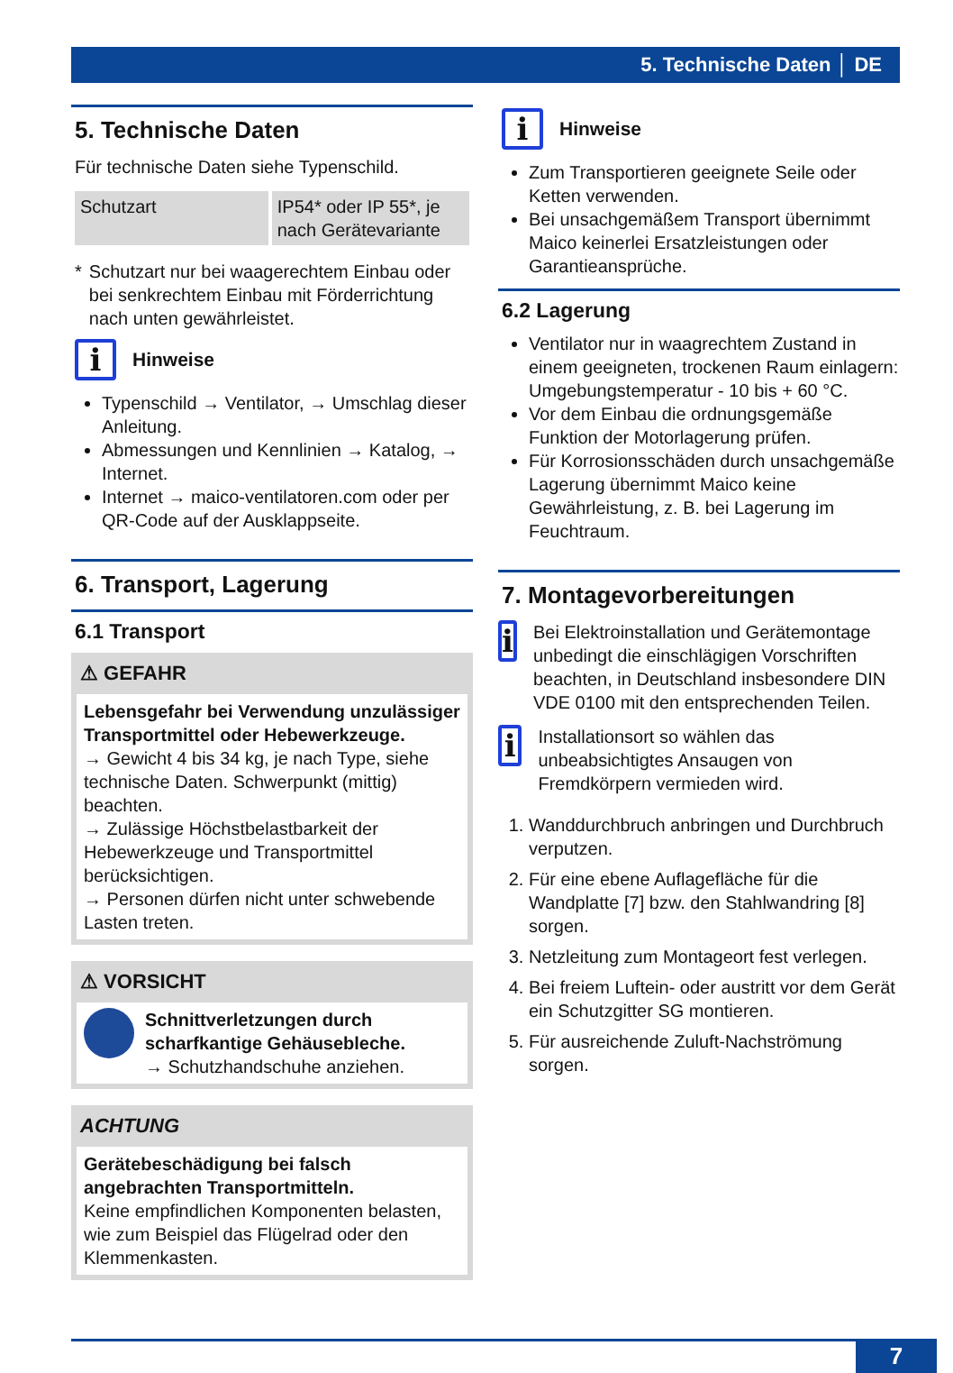5. Technische Daten │ DE
5. Technische Daten
Für technische Daten siehe Typenschild.
| Schutzart | IP54* oder IP 55*, je nach Gerätevariante |
* Schutzart nur bei waagerechtem Einbau oder bei senkrechtem Einbau mit Förderrichtung nach unten gewährleistet.
i Hinweise
Typenschild → Ventilator, → Umschlag dieser Anleitung.
Abmessungen und Kennlinien → Katalog, → Internet.
Internet → maico-ventilatoren.com oder per QR-Code auf der Ausklappseite.
6. Transport, Lagerung
6.1 Transport
⚠ GEFAHR
Lebensgefahr bei Verwendung unzulässiger Transportmittel oder Hebewerkzeuge.
→ Gewicht 4 bis 34 kg, je nach Type, siehe technische Daten. Schwerpunkt (mittig) beachten.
→ Zulässige Höchstbelastbarkeit der Hebewerkzeuge und Transportmittel berücksichtigen.
→ Personen dürfen nicht unter schwebende Lasten treten.
⚠ VORSICHT
Schnittverletzungen durch scharfkantige Gehäusebleche.
→ Schutzhandschuhe anziehen.
ACHTUNG
Gerätebeschädigung bei falsch angebrachten Transportmitteln.
Keine empfindlichen Komponenten belasten, wie zum Beispiel das Flügelrad oder den Klemmenkasten.
i Hinweise
Zum Transportieren geeignete Seile oder Ketten verwenden.
Bei unsachgemäßem Transport übernimmt Maico keinerlei Ersatzleistungen oder Garantieansprüche.
6.2 Lagerung
Ventilator nur in waagrechtem Zustand in einem geeigneten, trockenen Raum einlagern: Umgebungstemperatur - 10 bis + 60 °C.
Vor dem Einbau die ordnungsgemäße Funktion der Motorlagerung prüfen.
Für Korrosionsschäden durch unsachgemäße Lagerung übernimmt Maico keine Gewährleistung, z. B. bei Lagerung im Feuchtraum.
7. Montagevorbereitungen
i Bei Elektroinstallation und Gerätemontage unbedingt die einschlägigen Vorschriften beachten, in Deutschland insbesondere DIN VDE 0100 mit den entsprechenden Teilen.
i Installationsort so wählen das unbeabsichtigtes Ansaugen von Fremdkörpern vermieden wird.
1. Wanddurchbruch anbringen und Durchbruch verputzen.
2. Für eine ebene Auflagefläche für die Wandplatte [7] bzw. den Stahlwandring [8] sorgen.
3. Netzleitung zum Montageort fest verlegen.
4. Bei freiem Luftein- oder austritt vor dem Gerät ein Schutzgitter SG montieren.
5. Für ausreichende Zuluft-Nachströmung sorgen.
7